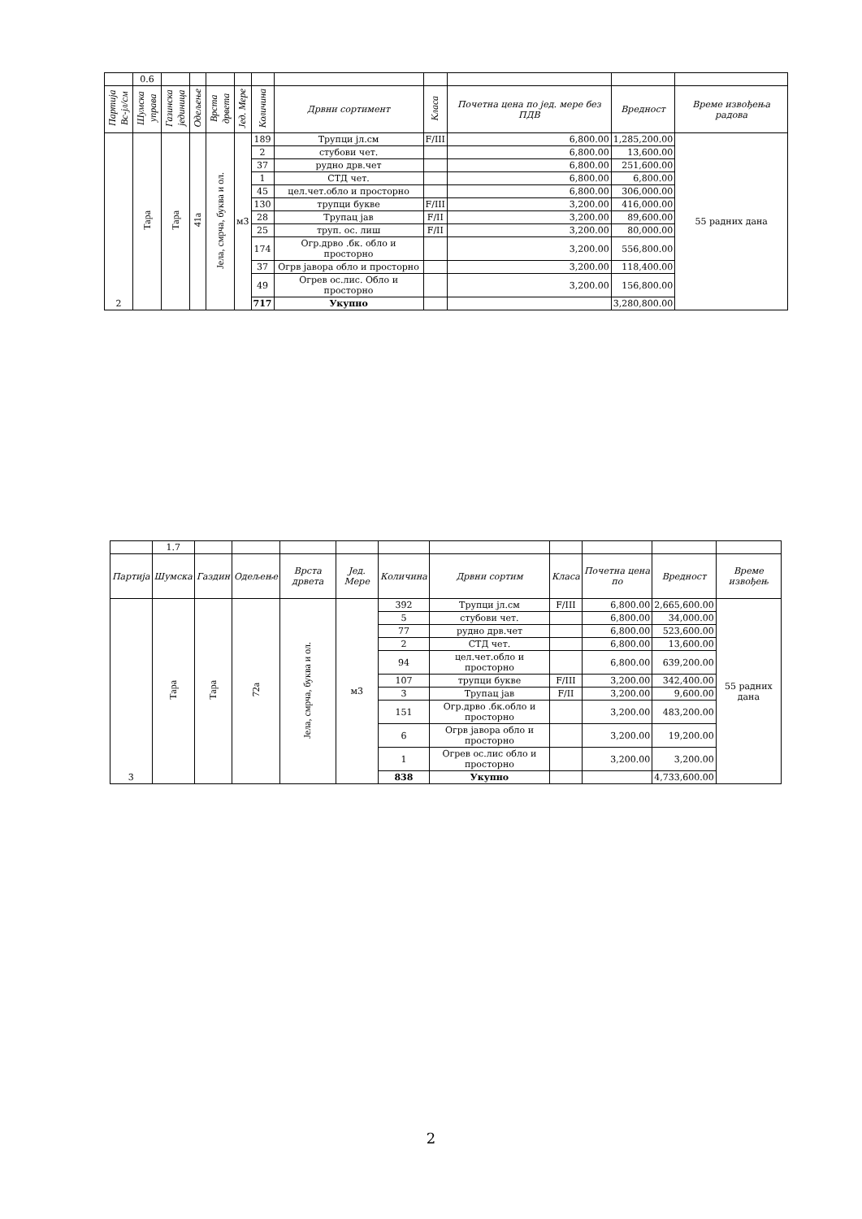| | 0.6 | | | | | | | | | | |
| Партија Вс-јл/см | Шумска управа | Газинска јединица | Одељење | Врста дрвета | Јед. Мере | Количина | Дрвни сортимент | Класа | Почетна цена по јед. мере без ПДВ | Вредност | Време извођења радова |
| 2 | Тара | Тара | 41а | Јела, смрча, буква и ол. | м3 | 189 | Трупци јл.см | F/III | 6,800.00 | 1,285,200.00 | 55 радних дана |
| | | | | | | 2 | стубови чет. | | 6,800.00 | 13,600.00 | |
| | | | | | | 37 | рудно дрв.чет | | 6,800.00 | 251,600.00 | |
| | | | | | | 1 | СТД чет. | | 6,800.00 | 6,800.00 | |
| | | | | | | 45 | цел.чет.обло и просторно | | 6,800.00 | 306,000.00 | |
| | | | | | | 130 | трупци букве | F/III | 3,200.00 | 416,000.00 | |
| | | | | | | 28 | Трупац јав | F/II | 3,200.00 | 89,600.00 | |
| | | | | | | 25 | труп. ос. лиш | F/II | 3,200.00 | 80,000.00 | |
| | | | | | | 174 | Огр.дрво .бк. обло и просторно | | 3,200.00 | 556,800.00 | |
| | | | | | | 37 | Огрв јавора обло и просторно | | 3,200.00 | 118,400.00 | |
| | | | | | | 49 | Огрев ос.лис. Обло и просторно | | 3,200.00 | 156,800.00 | |
| | | | | | | 717 | Укупно | | | 3,280,800.00 | |
| | 1.7 | | | | | | | | | | |
| Партија | Шумска | Газдин | Одељење | Врста дрвета | Јед. Мере | Количина | Дрвни сортим | Класа | Почетна цена по | Вредност | Време извођењ |
| 3 | Тара | Тара | 72а | Јела, смрча, буква и ол. | м3 | 392 | Трупци јл.см | F/III | 6,800.00 | 2,665,600.00 | 55 радних дана |
| | | | | | | 5 | стубови чет. | | 6,800.00 | 34,000.00 | |
| | | | | | | 77 | рудно дрв.чет | | 6,800.00 | 523,600.00 | |
| | | | | | | 2 | СТД чет. | | 6,800.00 | 13,600.00 | |
| | | | | | | 94 | цел.чет.обло и просторно | | 6,800.00 | 639,200.00 | |
| | | | | | | 107 | трупци букве | F/III | 3,200.00 | 342,400.00 | |
| | | | | | | 3 | Трупац јав | F/II | 3,200.00 | 9,600.00 | |
| | | | | | | 151 | Огр.дрво .бк.обло и просторно | | 3,200.00 | 483,200.00 | |
| | | | | | | 6 | Огрв јавора обло и просторно | | 3,200.00 | 19,200.00 | |
| | | | | | | 1 | Огрев ос.лис обло и просторно | | 3,200.00 | 3,200.00 | |
| | | | | | | 838 | Укупно | | | 4,733,600.00 | |
2